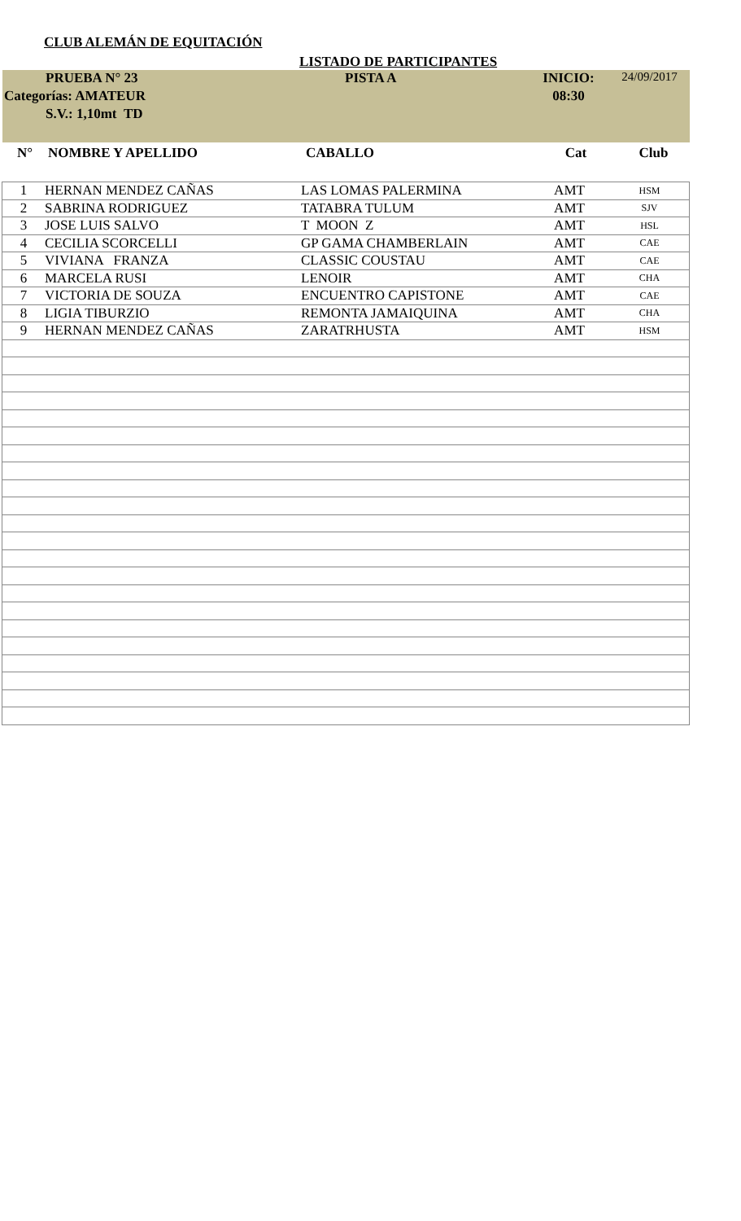CLUB ALEMÁN DE EQUITACIÓN
LISTADO DE PARTICIPANTES
| | PRUEBA N° 23 | PISTA A | INICIO: | 24/09/2017 |
| Categorías: AMATEUR | | | 08:30 | |
| | S.V.: 1,10mt TD | | | |
| N° | NOMBRE Y APELLIDO | CABALLO | Cat | Club |
| 1 | HERNAN MENDEZ CAÑAS | LAS LOMAS PALERMINA | AMT | HSM |
| 2 | SABRINA RODRIGUEZ | TATABRA TULUM | AMT | SJV |
| 3 | JOSE LUIS SALVO | T MOON Z | AMT | HSL |
| 4 | CECILIA SCORCELLI | GP GAMA CHAMBERLAIN | AMT | CAE |
| 5 | VIVIANA FRANZA | CLASSIC COUSTAU | AMT | CAE |
| 6 | MARCELA RUSI | LENOIR | AMT | CHA |
| 7 | VICTORIA DE SOUZA | ENCUENTRO CAPISTONE | AMT | CAE |
| 8 | LIGIA TIBURZIO | REMONTA JAMAIQUINA | AMT | CHA |
| 9 | HERNAN MENDEZ CAÑAS | ZARATRHUSTA | AMT | HSM |